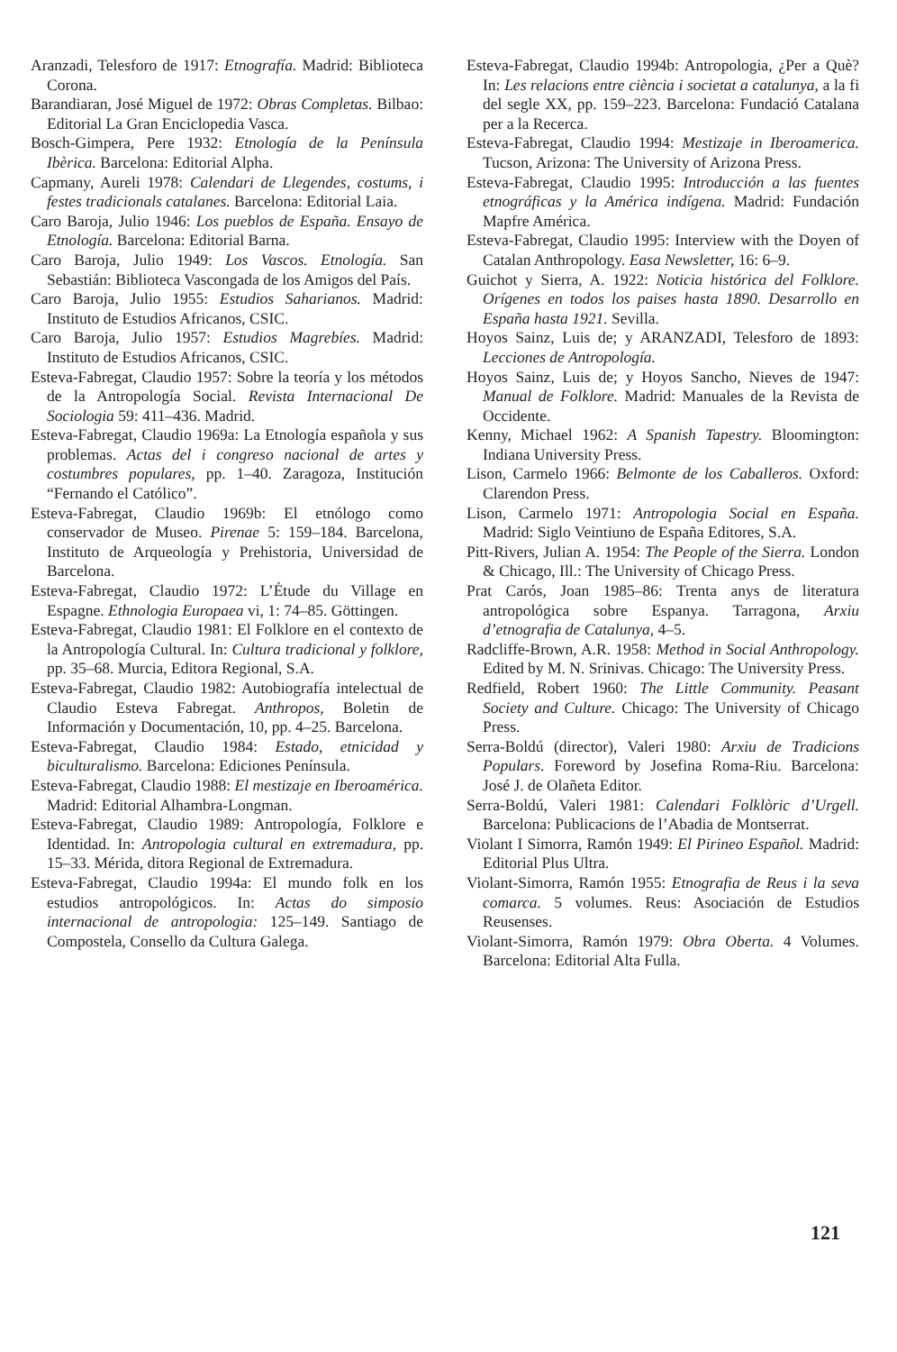Aranzadi, Telesforo de 1917: Etnografía. Madrid: Biblioteca Corona.
Barandiaran, José Miguel de 1972: Obras Completas. Bilbao: Editorial La Gran Enciclopedia Vasca.
Bosch-Gimpera, Pere 1932: Etnología de la Península Ibèrica. Barcelona: Editorial Alpha.
Capmany, Aureli 1978: Calendari de Llegendes, costums, i festes tradicionals catalanes. Barcelona: Editorial Laia.
Caro Baroja, Julio 1946: Los pueblos de España. Ensayo de Etnología. Barcelona: Editorial Barna.
Caro Baroja, Julio 1949: Los Vascos. Etnología. San Sebastián: Biblioteca Vascongada de los Amigos del País.
Caro Baroja, Julio 1955: Estudios Saharianos. Madrid: Instituto de Estudios Africanos, CSIC.
Caro Baroja, Julio 1957: Estudios Magrebíes. Madrid: Instituto de Estudios Africanos, CSIC.
Esteva-Fabregat, Claudio 1957: Sobre la teoría y los métodos de la Antropología Social. Revista Internacional De Sociologia 59: 411–436. Madrid.
Esteva-Fabregat, Claudio 1969a: La Etnología española y sus problemas. Actas del i congreso nacional de artes y costumbres populares, pp. 1–40. Zaragoza, Institución “Fernando el Católico”.
Esteva-Fabregat, Claudio 1969b: El etnólogo como conservador de Museo. Pirenae 5: 159–184. Barcelona, Instituto de Arqueología y Prehistoria, Universidad de Barcelona.
Esteva-Fabregat, Claudio 1972: L’Étude du Village en Espagne. Ethnologia Europaea vi, 1: 74–85. Göttingen.
Esteva-Fabregat, Claudio 1981: El Folklore en el contexto de la Antropología Cultural. In: Cultura tradicional y folklore, pp. 35–68. Murcia, Editora Regional, S.A.
Esteva-Fabregat, Claudio 1982: Autobiografía intelectual de Claudio Esteva Fabregat. Anthropos, Boletin de Información y Documentación, 10, pp. 4–25. Barcelona.
Esteva-Fabregat, Claudio 1984: Estado, etnicidad y biculturalismo. Barcelona: Ediciones Península.
Esteva-Fabregat, Claudio 1988: El mestizaje en Iberoamérica. Madrid: Editorial Alhambra-Longman.
Esteva-Fabregat, Claudio 1989: Antropología, Folklore e Identidad. In: Antropologia cultural en extremadura, pp. 15–33. Mérida, ditora Regional de Extremadura.
Esteva-Fabregat, Claudio 1994a: El mundo folk en los estudios antropológicos. In: Actas do simposio internacional de antropologia: 125–149. Santiago de Compostela, Consello da Cultura Galega.
Esteva-Fabregat, Claudio 1994b: Antropologia, ¿Per a Què? In: Les relacions entre ciència i societat a catalunya, a la fi del segle XX, pp. 159–223. Barcelona: Fundació Catalana per a la Recerca.
Esteva-Fabregat, Claudio 1994: Mestizaje in Iberoamerica. Tucson, Arizona: The University of Arizona Press.
Esteva-Fabregat, Claudio 1995: Introducción a las fuentes etnográficas y la América indígena. Madrid: Fundación Mapfre América.
Esteva-Fabregat, Claudio 1995: Interview with the Doyen of Catalan Anthropology. Easa Newsletter, 16: 6–9.
Guichot y Sierra, A. 1922: Noticia histórica del Folklore. Orígenes en todos los paises hasta 1890. Desarrollo en España hasta 1921. Sevilla.
Hoyos Sainz, Luis de; y ARANZADI, Telesforo de 1893: Lecciones de Antropología.
Hoyos Sainz, Luis de; y Hoyos Sancho, Nieves de 1947: Manual de Folklore. Madrid: Manuales de la Revista de Occidente.
Kenny, Michael 1962: A Spanish Tapestry. Bloomington: Indiana University Press.
Lison, Carmelo 1966: Belmonte de los Caballeros. Oxford: Clarendon Press.
Lison, Carmelo 1971: Antropologia Social en España. Madrid: Siglo Veintiuno de España Editores, S.A.
Pitt-Rivers, Julian A. 1954: The People of the Sierra. London & Chicago, Ill.: The University of Chicago Press.
Prat Carós, Joan 1985–86: Trenta anys de literatura antropológica sobre Espanya. Tarragona, Arxiu d’etnografia de Catalunya, 4–5.
Radcliffe-Brown, A.R. 1958: Method in Social Anthropology. Edited by M. N. Srinivas. Chicago: The University Press.
Redfield, Robert 1960: The Little Community. Peasant Society and Culture. Chicago: The University of Chicago Press.
Serra-Boldú (director), Valeri 1980: Arxiu de Tradicions Populars. Foreword by Josefina Roma-Riu. Barcelona: José J. de Olañeta Editor.
Serra-Boldú, Valeri 1981: Calendari Folklòric d’Urgell. Barcelona: Publicacions de l’Abadia de Montserrat.
Violant I Simorra, Ramón 1949: El Pirineo Español. Madrid: Editorial Plus Ultra.
Violant-Simorra, Ramón 1955: Etnografia de Reus i la seva comarca. 5 volumes. Reus: Asociación de Estudios Reusenses.
Violant-Simorra, Ramón 1979: Obra Oberta. 4 Volumes. Barcelona: Editorial Alta Fulla.
121